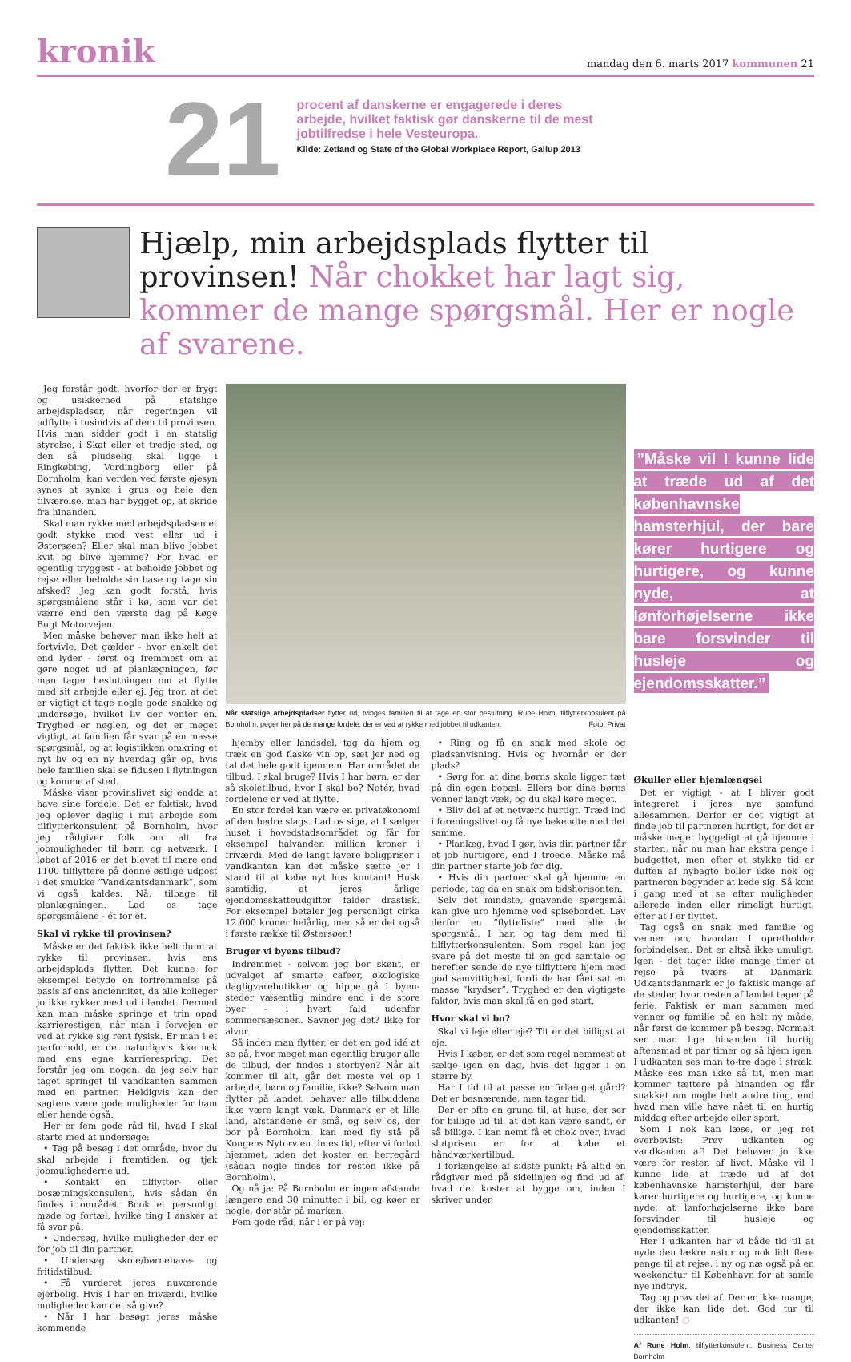kronik
mandag den 6. marts 2017 kommunen 21
21
procent af danskerne er engagerede i deres
arbejde, hvilket faktisk gør danskerne til de mest
jobtilfredse i hele Vesteuropa.
Kilde: Zetland og State of the Global Workplace Report, Gallup 2013
Hjælp, min arbejdsplads flytter til provinsen! Når chokket har lagt sig, kommer de mange spørgsmål. Her er nogle af svarene.
Jeg forstår godt, hvorfor der er frygt og usikkerhed på statslige arbejdspladser, når regeringen vil udflytte i tusindvis af dem til provinsen. Hvis man sidder godt i en statslig styrelse, i Skat eller et tredje sted, og den så pludselig skal ligge i Ringkøbing, Vordingborg eller på Bornholm, kan verden ved første øjesyn synes at synke i grus og hele den tilværelse, man har bygget op, at skride fra hinanden.
Skal man rykke med arbejdspladsen et godt stykke mod vest eller ud i Østersøen? Eller skal man blive jobbet kvit og blive hjemme? For hvad er egentlig tryggest - at beholde jobbet og rejse eller beholde sin base og tage sin afsked? Jeg kan godt forstå, hvis spørgsmålene står i kø, som var det værre end den værste dag på Køge Bugt Motorvejen.
Men måske behøver man ikke helt at fortvivle. Det gælder - hvor enkelt det end lyder - først og fremmest om at gøre noget ud af planlægningen, før man tager beslutningen om at flytte med sit arbejde eller ej. Jeg tror, at det er vigtigt at tage nogle gode snakke og undersøge, hvilket liv der venter én. Tryghed er nøglen, og det er meget vigtigt, at familien får svar på en masse spørgsmål, og at logistikken omkring et nyt liv og en ny hverdag går op, hvis hele familien skal se fidusen i flytningen og komme af sted.
Måske viser provinslivet sig endda at have sine fordele. Det er faktisk, hvad jeg oplever daglig i mit arbejde som tilflytterkonsulent på Bornholm, hvor jeg rådgiver folk om alt fra jobmuligheder til børn og netværk. I løbet af 2016 er det blevet til mere end 1100 tilflyttere på denne østlige udpost i det smukke ”Vandkantsdanmark”, som vi også kaldes. Nå, tilbage til planlægningen. Lad os tage spørgsmålene - ét for ét.
Skal vi rykke til provinsen?
Måske er det faktisk ikke helt dumt at rykke til provinsen, hvis ens arbejdsplads flytter. Det kunne for eksempel betyde en forfremmelse på basis af ens anciennitet, da alle kolleger jo ikke rykker med ud i landet. Dermed kan man måske springe et trin opad karrierestigen, når man i forvejen er ved at rykke sig rent fysisk. Er man i et parforhold, er det naturligvis ikke nok med ens egne karrierespring. Det forstår jeg om nogen, da jeg selv har taget springet til vandkanten sammen med en partner. Heldigvis kan der sagtens være gode muligheder for ham eller hende også.
Her er fem gode råd til, hvad I skal starte med at undersøge:
• Tag på besøg i det område, hvor du skal arbejde i fremtiden, og tjek jobmulighederne ud.
• Kontakt en tilflytter- eller bosætningskonsulent, hvis sådan én findes i området. Book et personligt møde og fortæl, hvilke ting I ønsker at få svar på.
• Undersøg, hvilke muligheder der er for job til din partner.
• Undersøg skole/børnehave- og fritidstilbud.
• Få vurderet jeres nuværende ejerbolig. Hvis I har en friværdi, hvilke muligheder kan det så give?
• Når I har besøgt jeres måske kommende
Når statslige arbejdspladser flytter ud, tvinges familien til at tage en stor beslutning. Rune Holm, tilflytterkonsulent på Bornholm, peger her på de mange fordele, der er ved at rykke med jobbet til udkanten. Foto: Privat
hjemby eller landsdel, tag da hjem og træk en god flaske vin op, sæt jer ned og tal det hele godt igennem. Har området de tilbud, I skal bruge? Hvis I har børn, er der så skoletilbud, hvor I skal bo? Notér, hvad fordelene er ved at flytte.
En stor fordel kan være en privatøkonomi af den bedre slags. Lad os sige, at I sælger huset i hovedstadsområdet og får for eksempel halvanden million kroner i friværdi. Med de langt lavere boligpriser i vandkanten kan det måske sætte jer i stand til at købe nyt hus kontant! Husk samtidig, at jeres årlige ejendomsskatteudgifter falder drastisk. For eksempel betaler jeg personligt cirka 12.000 kroner helårlig, men så er det også i første række til Østersøen!
Bruger vi byens tilbud?
Indrømmet - selvom jeg bor skønt, er udvalget af smarte cafeer, økologiske dagligvarebutikker og hippe gå i byen-steder væsentlig mindre end i de store byer - i hvert fald udenfor sommersæsonen. Savner jeg det? Ikke for alvor.
Så inden man flytter, er det en god idé at se på, hvor meget man egentlig bruger alle de tilbud, der findes i storbyen? Når alt kommer til alt, går det meste vel op i arbejde, børn og familie, ikke? Selvom man flytter på landet, behøver alle tilbuddene ikke være langt væk. Danmark er et lille land, afstandene er små, og selv os, der bor på Bornholm, kan med fly stå på Kongens Nytorv en times tid, efter vi forlod hjemmet, uden det koster en herregård (sådan nogle findes for resten ikke på Bornholm).
Og nå ja: På Bornholm er ingen afstande længere end 30 minutter i bil, og køer er nogle, der står på marken.
Fem gode råd, når I er på vej:
• Ring og få en snak med skole og pladsanvisning. Hvis og hvornår er der plads?
• Sørg for, at dine børns skole ligger tæt på din egen bopæl. Ellers bor dine børns venner langt væk, og du skal køre meget.
• Bliv del af et netværk hurtigt. Træd ind i foreningslivet og få nye bekendte med det samme.
• Planlæg, hvad I gør, hvis din partner får et job hurtigere, end I troede. Måske må din partner starte job før dig.
• Hvis din partner skal gå hjemme en periode, tag da en snak om tidshorisonten.
Selv det mindste, gnavende spørgsmål kan give uro hjemme ved spisebordet. Lav derfor en ”flytteliste” med alle de spørgsmål, I har, og tag dem med til tilflytterkonsulenten. Som regel kan jeg svare på det meste til en god samtale og herefter sende de nye tilflyttere hjem med god samvittighed, fordi de har fået sat en masse ”krydser”. Tryghed er den vigtigste faktor, hvis man skal få en god start.
Hvor skal vi bo?
Skal vi leje eller eje? Tit er det billigst at eje.
Hvis I køber, er det som regel nemmest at sælge igen en dag, hvis det ligger i en større by.
Har I tid til at passe en firlænget gård? Det er besnærende, men tager tid.
Der er ofte en grund til, at huse, der ser for billige ud til, at det kan være sandt, er så billige. I kan nemt få et chok over, hvad slutprisen er for at købe et håndværkertilbud.
I forlængelse af sidste punkt: Få altid en rådgiver med på sidelinjen og find ud af, hvad det koster at bygge om, inden I skriver under.
”Måske vil I kunne lide at træde ud af det københavnske hamsterhjul, der bare kører hurtigere og hurtigere, og kunne nyde, at lønforhøjelserne ikke bare forsvinder til husleje og ejendomsskatter.”
Økuller eller hjemlængsel
Det er vigtigt - at I bliver godt integreret i jeres nye samfund allesammen. Derfor er det vigtigt at finde job til partneren hurtigt, for det er måske meget hyggeligt at gå hjemme i starten, når nu man har ekstra penge i budgettet, men efter et stykke tid er duften af nybagte boller ikke nok og partneren begynder at kede sig. Så kom i gang med at se efter muligheder, allerede inden eller rimeligt hurtigt, efter at I er flyttet.
Tag også en snak med familie og venner om, hvordan I opretholder forbindelsen. Det er altså ikke umuligt. Igen - det tager ikke mange timer at rejse på tværs af Danmark. Udkantsdanmark er jo faktisk mange af de steder, hvor resten af landet tager på ferie. Faktisk er man sammen med venner og familie på en helt ny måde, når først de kommer på besøg. Normalt ser man lige hinanden til hurtig aftensmad et par timer og så hjem igen. I udkanten ses man to-tre dage i stræk. Måske ses man ikke så tit, men man kommer tættere på hinanden og får snakket om nogle helt andre ting, end hvad man ville have nået til en hurtig middag efter arbejde eller sport.
Som I nok kan læse, er jeg ret overbevist: Prøv udkanten og vandkanten af! Det behøver jo ikke være for resten af livet. Måske vil I kunne lide at træde ud af det københavnske hamsterhjul, der bare kører hurtigere og hurtigere, og kunne nyde, at lønforhøjelserne ikke bare forsvinder til husleje og ejendomsskatter.
Her i udkanten har vi både tid til at nyde den lækre natur og nok lidt flere penge til at rejse, i ny og næ også på en weekendtur til København for at samle nye indtryk.
Tag og prøv det af. Der er ikke mange, der ikke kan lide det. God tur til udkanten! ○
Af Rune Holm, tilflytterkonsulent, Business Center Bornholm